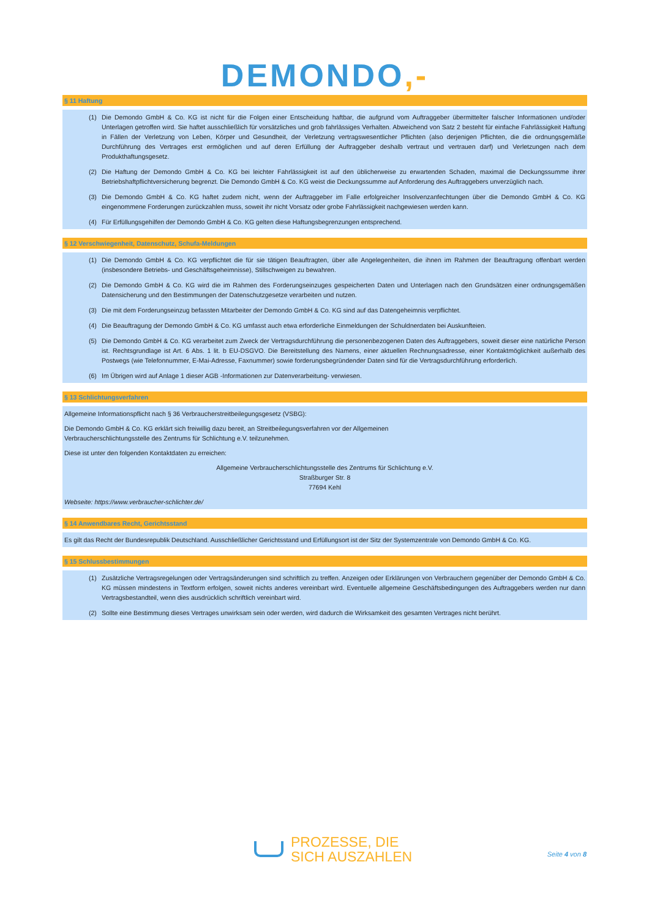DEMONDO,-
§ 11 Haftung
(1) Die Demondo GmbH & Co. KG ist nicht für die Folgen einer Entscheidung haftbar, die aufgrund vom Auftraggeber übermittelter falscher Informationen und/oder Unterlagen getroffen wird. Sie haftet ausschließlich für vorsätzliches und grob fahrlässiges Verhalten. Abweichend von Satz 2 besteht für einfache Fahrlässigkeit Haftung in Fällen der Verletzung von Leben, Körper und Gesundheit, der Verletzung vertragswesentlicher Pflichten (also derjenigen Pflichten, die die ordnungsgemäße Durchführung des Vertrages erst ermöglichen und auf deren Erfüllung der Auftraggeber deshalb vertraut und vertrauen darf) und Verletzungen nach dem Produkthaftungsgesetz.
(2) Die Haftung der Demondo GmbH & Co. KG bei leichter Fahrlässigkeit ist auf den üblicherweise zu erwartenden Schaden, maximal die Deckungssumme ihrer Betriebshaftpflichtversicherung begrenzt. Die Demondo GmbH & Co. KG weist die Deckungssumme auf Anforderung des Auftraggebers unverzüglich nach.
(3) Die Demondo GmbH & Co. KG haftet zudem nicht, wenn der Auftraggeber im Falle erfolgreicher Insolvenzanfechtungen über die Demondo GmbH & Co. KG eingenommene Forderungen zurückzahlen muss, soweit ihr nicht Vorsatz oder grobe Fahrlässigkeit nachgewiesen werden kann.
(4) Für Erfüllungsgehilfen der Demondo GmbH & Co. KG gelten diese Haftungsbegrenzungen entsprechend.
§ 12 Verschwiegenheit, Datenschutz, Schufa-Meldungen
(1) Die Demondo GmbH & Co. KG verpflichtet die für sie tätigen Beauftragten, über alle Angelegenheiten, die ihnen im Rahmen der Beauftragung offenbart werden (insbesondere Betriebs- und Geschäftsgeheimnisse), Stillschweigen zu bewahren.
(2) Die Demondo GmbH & Co. KG wird die im Rahmen des Forderungseinzuges gespeicherten Daten und Unterlagen nach den Grundsätzen einer ordnungsgemäßen Datensicherung und den Bestimmungen der Datenschutzgesetze verarbeiten und nutzen.
(3) Die mit dem Forderungseinzug befassten Mitarbeiter der Demondo GmbH & Co. KG sind auf das Datengeheimnis verpflichtet.
(4) Die Beauftragung der Demondo GmbH & Co. KG umfasst auch etwa erforderliche Einmeldungen der Schuldnerdaten bei Auskunfteien.
(5) Die Demondo GmbH & Co. KG verarbeitet zum Zweck der Vertragsdurchführung die personenbezogenen Daten des Auftraggebers, soweit dieser eine natürliche Person ist. Rechtsgrundlage ist Art. 6 Abs. 1 lit. b EU-DSGVO. Die Bereitstellung des Namens, einer aktuellen Rechnungsadresse, einer Kontaktmöglichkeit außerhalb des Postwegs (wie Telefonnummer, E-Mai-Adresse, Faxnummer) sowie forderungsbegründender Daten sind für die Vertragsdurchführung erforderlich.
(6) Im Übrigen wird auf Anlage 1 dieser AGB -Informationen zur Datenverarbeitung- verwiesen.
§ 13 Schlichtungsverfahren
Allgemeine Informationspflicht nach § 36 Verbraucherstreitbeilegungsgesetz (VSBG):
Die Demondo GmbH & Co. KG erklärt sich freiwillig dazu bereit, an Streitbeilegungsverfahren vor der Allgemeinen
Verbraucherschlichtungsstelle des Zentrums für Schlichtung e.V. teilzunehmen.
Diese ist unter den folgenden Kontaktdaten zu erreichen:
Allgemeine Verbraucherschlichtungsstelle des Zentrums für Schlichtung e.V.
Straßburger Str. 8
77694 Kehl
Webseite: https://www.verbraucher-schlichter.de/
§ 14 Anwendbares Recht, Gerichtsstand
Es gilt das Recht der Bundesrepublik Deutschland. Ausschließlicher Gerichtsstand und Erfüllungsort ist der Sitz der Systemzentrale von Demondo GmbH & Co. KG.
§ 15 Schlussbestimmungen
(1) Zusätzliche Vertragsregelungen oder Vertragsänderungen sind schriftlich zu treffen. Anzeigen oder Erklärungen von Verbrauchern gegenüber der Demondo GmbH & Co. KG müssen mindestens in Textform erfolgen, soweit nichts anderes vereinbart wird. Eventuelle allgemeine Geschäftsbedingungen des Auftraggebers werden nur dann Vertragsbestandteil, wenn dies ausdrücklich schriftlich vereinbart wird.
(2) Sollte eine Bestimmung dieses Vertrages unwirksam sein oder werden, wird dadurch die Wirksamkeit des gesamten Vertrages nicht berührt.
PROZESSE, DIE
SICH AUSZAHLEN
Seite 4 von 8